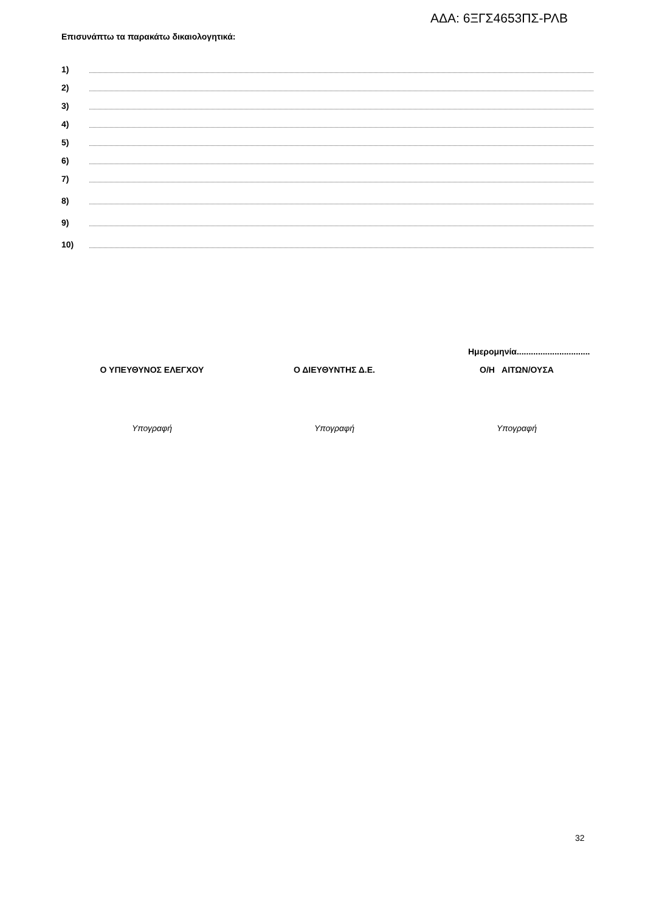ΑΔΑ: 6ΞΓΣ4653ΠΣ-ΡΛΒ
Επισυνάπτω τα παρακάτω δικαιολογητικά:
1)
2)
3)
4)
5)
6)
7)
8)
9)
10)
Ημερομηνία...............................
Ο ΥΠΕΥΘΥΝΟΣ ΕΛΕΓΧΟΥ
Υπογραφή
Ο ΔΙΕΥΘΥΝΤΗΣ Δ.Ε.
Υπογραφή
Ο/Η ΑΙΤΩΝ/ΟΥΣΑ
Υπογραφή
32